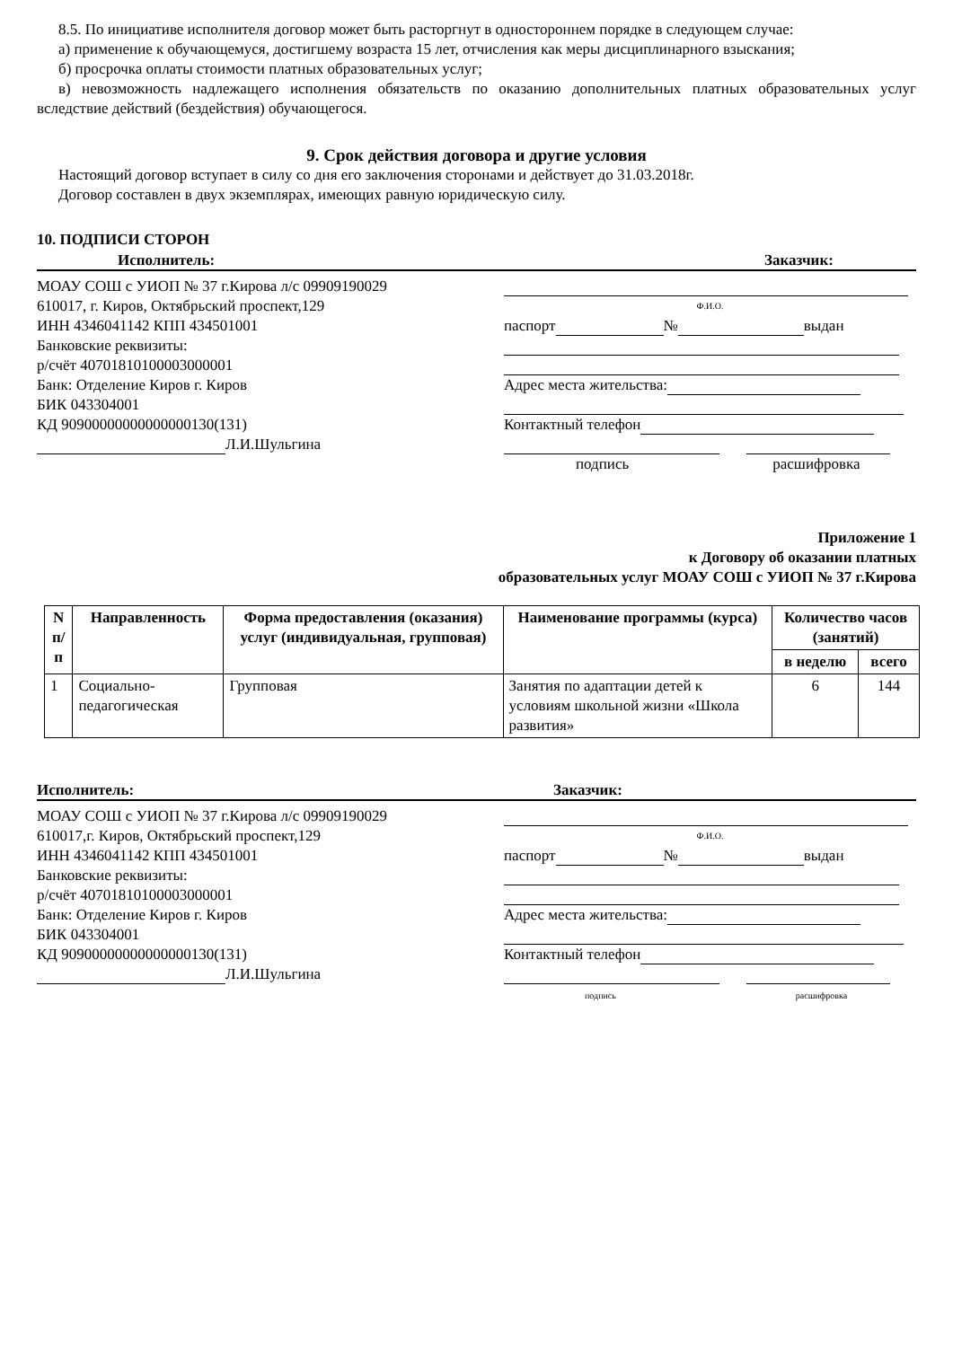8.5. По инициативе исполнителя договор может быть расторгнут в одностороннем порядке в следующем случае:
а) применение к обучающемуся, достигшему возраста 15 лет, отчисления как меры дисциплинарного взыскания;
б) просрочка оплаты стоимости платных образовательных услуг;
в) невозможность надлежащего исполнения обязательств по оказанию дополнительных платных образовательных услуг вследствие действий (бездействия) обучающегося.
9. Срок действия договора и другие условия
Настоящий договор вступает в силу со дня его заключения сторонами и действует до 31.03.2018г.
Договор составлен в двух экземплярах, имеющих равную юридическую силу.
10. ПОДПИСИ СТОРОН
Исполнитель: Заказчик:
МОАУ СОШ с УИОП № 37 г.Кирова л/с 09909190029
610017, г. Киров, Октябрьский проспект,129
ИНН 4346041142 КПП 434501001
Банковские реквизиты:
р/счёт 40701810100003000001
Банк: Отделение Киров г. Киров
БИК 043304001
КД 90900000000000000130(131)
Л.И.Шульгина
Ф.И.О.
паспорт № выдан
Адрес места жительства:
Контактный телефон
подпись расшифровка
Приложение 1
к Договору об оказании платных
образовательных услуг МОАУ СОШ с УИОП № 37 г.Кирова
| N п/п | Направленность | Форма предоставления (оказания) услуг (индивидуальная, групповая) | Наименование программы (курса) | Количество часов (занятий) | |
| --- | --- | --- | --- | --- | --- |
| | | | | в неделю | всего |
| 1 | Социально-педагогическая | Групповая | Занятия по адаптации детей к условиям школьной жизни «Школа развития» | 6 | 144 |
Исполнитель: Заказчик:
МОАУ СОШ с УИОП № 37 г.Кирова л/с 09909190029
610017,г. Киров, Октябрьский проспект,129
ИНН 4346041142 КПП 434501001
Банковские реквизиты:
р/счёт 40701810100003000001
Банк: Отделение Киров г. Киров
БИК 043304001
КД 90900000000000000130(131)
Л.И.Шульгина
Ф.И.О.
паспорт № выдан
Адрес места жительства:
Контактный телефон
подпись расшифровка